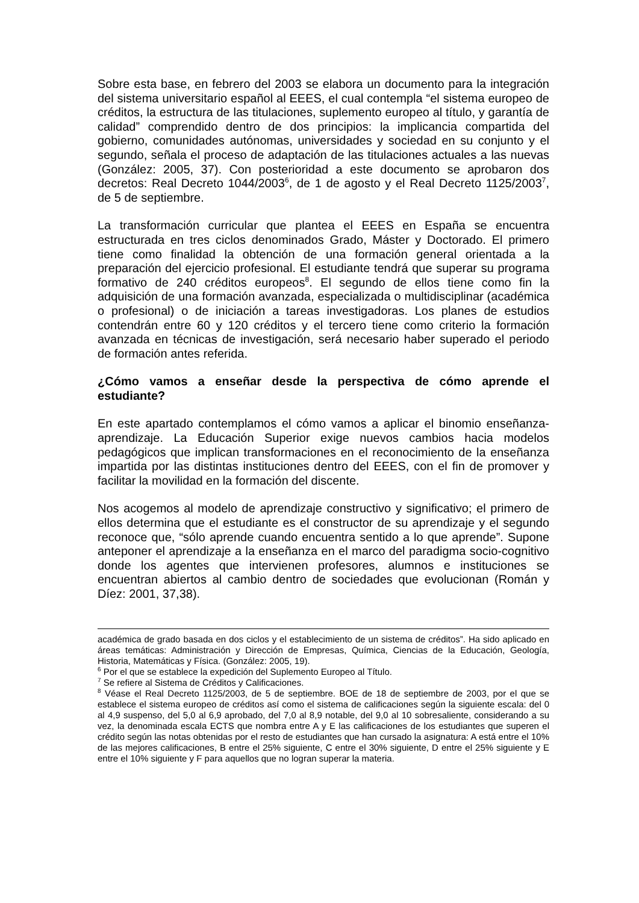Sobre esta base, en febrero del 2003 se elabora un documento para la integración del sistema universitario español al EEES, el cual contempla “el sistema europeo de créditos, la estructura de las titulaciones, suplemento europeo al título, y garantía de calidad” comprendido dentro de dos principios: la implicancia compartida del gobierno, comunidades autónomas, universidades y sociedad en su conjunto y el segundo, señala el proceso de adaptación de las titulaciones actuales a las nuevas (González: 2005, 37). Con posterioridad a este documento se aprobaron dos decretos: Real Decreto 1044/2003<sup>6</sup>, de 1 de agosto y el Real Decreto 1125/2003<sup>7</sup>, de 5 de septiembre.
La transformación curricular que plantea el EEES en España se encuentra estructurada en tres ciclos denominados Grado, Máster y Doctorado. El primero tiene como finalidad la obtención de una formación general orientada a la preparación del ejercicio profesional. El estudiante tendrá que superar su programa formativo de 240 créditos europeos<sup>8</sup>. El segundo de ellos tiene como fin la adquisición de una formación avanzada, especializada o multidisciplinar (académica o profesional) o de iniciación a tareas investigadoras. Los planes de estudios contendrán entre 60 y 120 créditos y el tercero tiene como criterio la formación avanzada en técnicas de investigación, será necesario haber superado el periodo de formación antes referida.
¿Cómo vamos a enseñar desde la perspectiva de cómo aprende el estudiante?
En este apartado contemplamos el cómo vamos a aplicar el binomio enseñanza-aprendizaje. La Educación Superior exige nuevos cambios hacia modelos pedagógicos que implican transformaciones en el reconocimiento de la enseñanza impartida por las distintas instituciones dentro del EEES, con el fin de promover y facilitar la movilidad en la formación del discente.
Nos acogemos al modelo de aprendizaje constructivo y significativo; el primero de ellos determina que el estudiante es el constructor de su aprendizaje y el segundo reconoce que, “sólo aprende cuando encuentra sentido a lo que aprende”. Supone anteponer el aprendizaje a la enseñanza en el marco del paradigma socio-cognitivo donde los agentes que intervienen profesores, alumnos e instituciones se encuentran abiertos al cambio dentro de sociedades que evolucionan (Román y Díez: 2001, 37,38).
académica de grado basada en dos ciclos y el establecimiento de un sistema de créditos”. Ha sido aplicado en áreas temáticas: Administración y Dirección de Empresas, Química, Ciencias de la Educación, Geología, Historia, Matemáticas y Física. (González: 2005, 19).
<sup>6</sup> Por el que se establece la expedición del Suplemento Europeo al Título.
<sup>7</sup> Se refiere al Sistema de Créditos y Calificaciones.
<sup>8</sup> Véase el Real Decreto 1125/2003, de 5 de septiembre. BOE de 18 de septiembre de 2003, por el que se establece el sistema europeo de créditos así como el sistema de calificaciones según la siguiente escala: del 0 al 4,9 suspenso, del 5,0 al 6,9 aprobado, del 7,0 al 8,9 notable, del 9,0 al 10 sobresaliente, considerando a su vez, la denominada escala ECTS que nombra entre A y E las calificaciones de los estudiantes que superen el crédito según las notas obtenidas por el resto de estudiantes que han cursado la asignatura: A está entre el 10% de las mejores calificaciones, B entre el 25% siguiente, C entre el 30% siguiente, D entre el 25% siguiente y E entre el 10% siguiente y F para aquellos que no logran superar la materia.